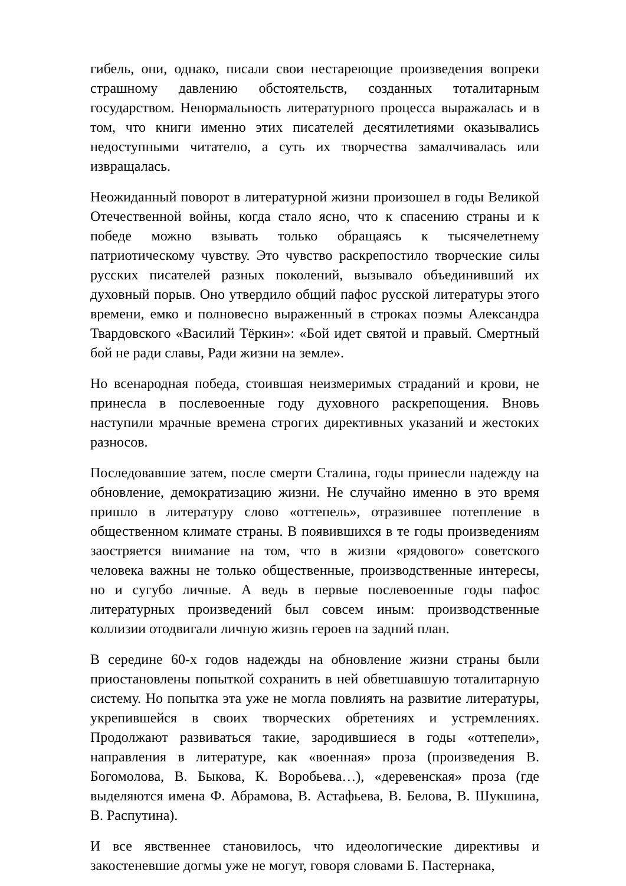гибель, они, однако, писали свои нестареющие произведения вопреки страшному давлению обстоятельств, созданных тоталитарным государством. Ненормальность литературного процесса выражалась и в том, что книги именно этих писателей десятилетиями оказывались недоступными читателю, а суть их творчества замалчивалась или извращалась.
Неожиданный поворот в литературной жизни произошел в годы Великой Отечественной войны, когда стало ясно, что к спасению страны и к победе можно взывать только обращаясь к тысячелетнему патриотическому чувству. Это чувство раскрепостило творческие силы русских писателей разных поколений, вызывало объединивший их духовный порыв. Оно утвердило общий пафос русской литературы этого времени, емко и полновесно выраженный в строках поэмы Александра Твардовского «Василий Тёркин»: «Бой идет святой и правый. Смертный бой не ради славы, Ради жизни на земле».
Но всенародная победа, стоившая неизмеримых страданий и крови, не принесла в послевоенные году духовного раскрепощения. Вновь наступили мрачные времена строгих директивных указаний и жестоких разносов.
Последовавшие затем, после смерти Сталина, годы принесли надежду на обновление, демократизацию жизни. Не случайно именно в это время пришло в литературу слово «оттепель», отразившее потепление в общественном климате страны. В появившихся в те годы произведениям заостряется внимание на том, что в жизни «рядового» советского человека важны не только общественные, производственные интересы, но и сугубо личные. А ведь в первые послевоенные годы пафос литературных произведений был совсем иным: производственные коллизии отодвигали личную жизнь героев на задний план.
В середине 60-х годов надежды на обновление жизни страны были приостановлены попыткой сохранить в ней обветшавшую тоталитарную систему. Но попытка эта уже не могла повлиять на развитие литературы, укрепившейся в своих творческих обретениях и устремлениях. Продолжают развиваться такие, зародившиеся в годы «оттепели», направления в литературе, как «военная» проза (произведения В. Богомолова, В. Быкова, К. Воробьева…), «деревенская» проза (где выделяются имена Ф. Абрамова, В. Астафьева, В. Белова, В. Шукшина, В. Распутина).
И все явственнее становилось, что идеологические директивы и закостеневшие догмы уже не могут, говоря словами Б. Пастернака,